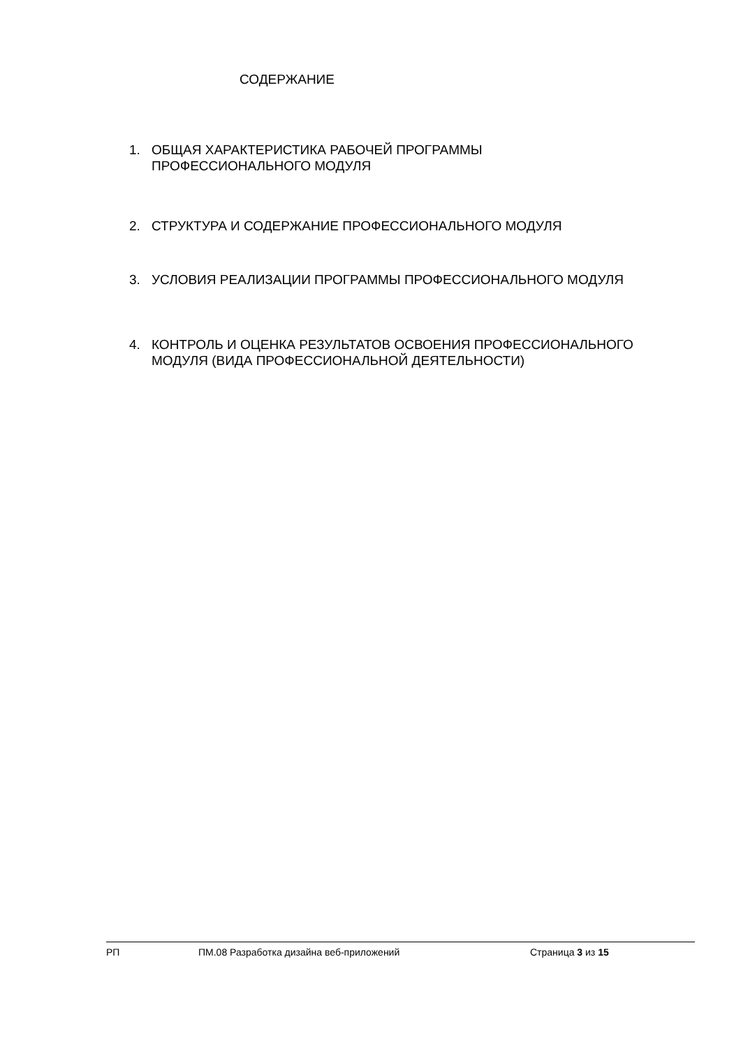СОДЕРЖАНИЕ
1. ОБЩАЯ ХАРАКТЕРИСТИКА РАБОЧЕЙ ПРОГРАММЫ ПРОФЕССИОНАЛЬНОГО МОДУЛЯ
2. СТРУКТУРА И СОДЕРЖАНИЕ ПРОФЕССИОНАЛЬНОГО МОДУЛЯ
3. УСЛОВИЯ РЕАЛИЗАЦИИ ПРОГРАММЫ ПРОФЕССИОНАЛЬНОГО МОДУЛЯ
4. КОНТРОЛЬ И ОЦЕНКА РЕЗУЛЬТАТОВ ОСВОЕНИЯ ПРОФЕССИОНАЛЬНОГО МОДУЛЯ (ВИДА ПРОФЕССИОНАЛЬНОЙ ДЕЯТЕЛЬНОСТИ)
РП ПМ.08 Разработка дизайна веб-приложений Страница 3 из 15